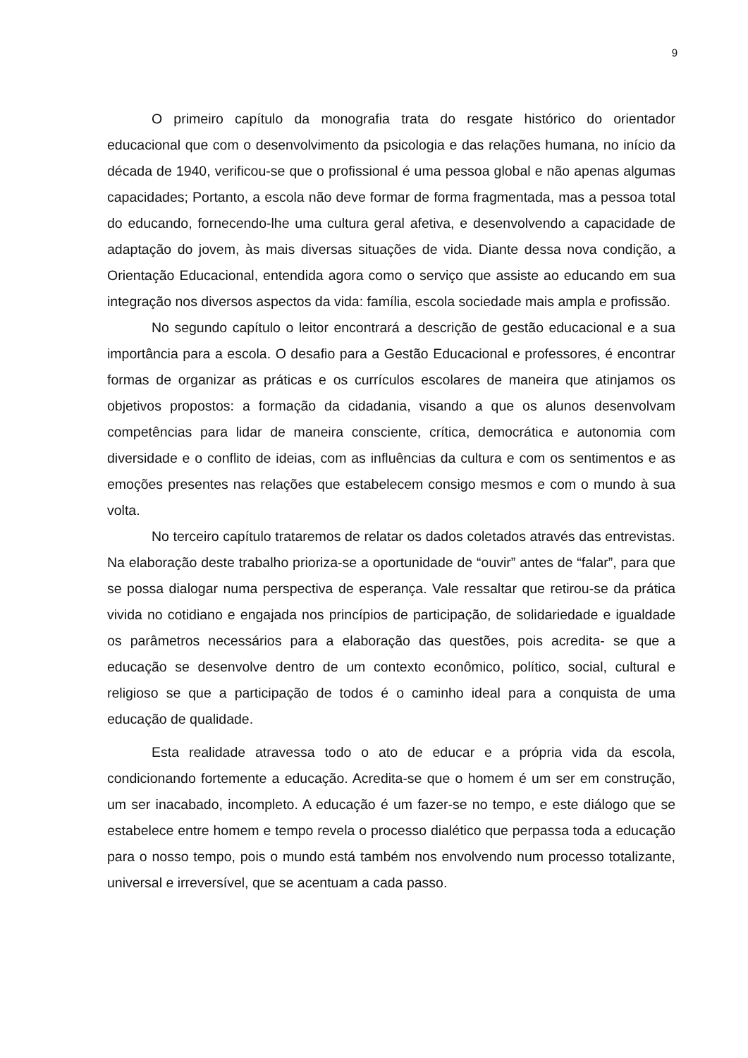9
O primeiro capítulo da monografia trata do resgate histórico do orientador educacional que com o desenvolvimento da psicologia e das relações humana, no início da década de 1940, verificou-se que o profissional é uma pessoa global e não apenas algumas capacidades; Portanto, a escola não deve formar de forma fragmentada, mas a pessoa total do educando, fornecendo-lhe uma cultura geral afetiva, e desenvolvendo a capacidade de adaptação do jovem, às mais diversas situações de vida. Diante dessa nova condição, a Orientação Educacional, entendida agora como o serviço que assiste ao educando em sua integração nos diversos aspectos da vida: família, escola sociedade mais ampla e profissão.
No segundo capítulo o leitor encontrará a descrição de gestão educacional e a sua importância para a escola. O desafio para a Gestão Educacional e professores, é encontrar formas de organizar as práticas e os currículos escolares de maneira que atinjamos os objetivos propostos: a formação da cidadania, visando a que os alunos desenvolvam competências para lidar de maneira consciente, crítica, democrática e autonomia com diversidade e o conflito de ideias, com as influências da cultura e com os sentimentos e as emoções presentes nas relações que estabelecem consigo mesmos e com o mundo à sua volta.
No terceiro capítulo trataremos de relatar os dados coletados através das entrevistas. Na elaboração deste trabalho prioriza-se a oportunidade de “ouvir” antes de “falar”, para que se possa dialogar numa perspectiva de esperança. Vale ressaltar que retirou-se da prática vivida no cotidiano e engajada nos princípios de participação, de solidariedade e igualdade os parâmetros necessários para a elaboração das questões, pois acredita- se que a educação se desenvolve dentro de um contexto econômico, político, social, cultural e religioso se que a participação de todos é o caminho ideal para a conquista de uma educação de qualidade.
Esta realidade atravessa todo o ato de educar e a própria vida da escola, condicionando fortemente a educação. Acredita-se que o homem é um ser em construção, um ser inacabado, incompleto. A educação é um fazer-se no tempo, e este diálogo que se estabelece entre homem e tempo revela o processo dialético que perpassa toda a educação para o nosso tempo, pois o mundo está também nos envolvendo num processo totalizante, universal e irreversível, que se acentuam a cada passo.